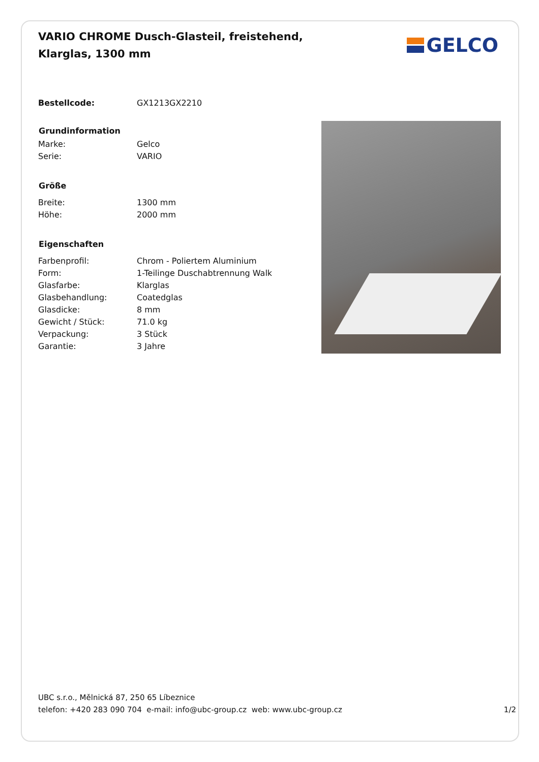VARIO CHROME Dusch-Glasteil, freistehend, Klarglas, 1300 mm
GELCO
| Bestellcode: | GX1213GX2210 |
| Grundinformation | |
| Marke: | Gelco |
| Serie: | VARIO |
| Größe | |
| Breite: | 1300 mm |
| Höhe: | 2000 mm |
| Eigenschaften | |
| Farbenprofil: | Chrom - Poliertem Aluminium |
| Form: | 1-Teilinge Duschabtrennung Walk |
| Glasfarbe: | Klarglas |
| Glasbehandlung: | Coatedglas |
| Glasdicke: | 8 mm |
| Gewicht / Stück: | 71.0 kg |
| Verpackung: | 3 Stück |
| Garantie: | 3 Jahre |
UBC s.r.o., Mělnická 87, 250 65 Líbeznice
telefon: +420 283 090 704 e-mail: info@ubc-group.cz web: www.ubc-group.cz 1/2